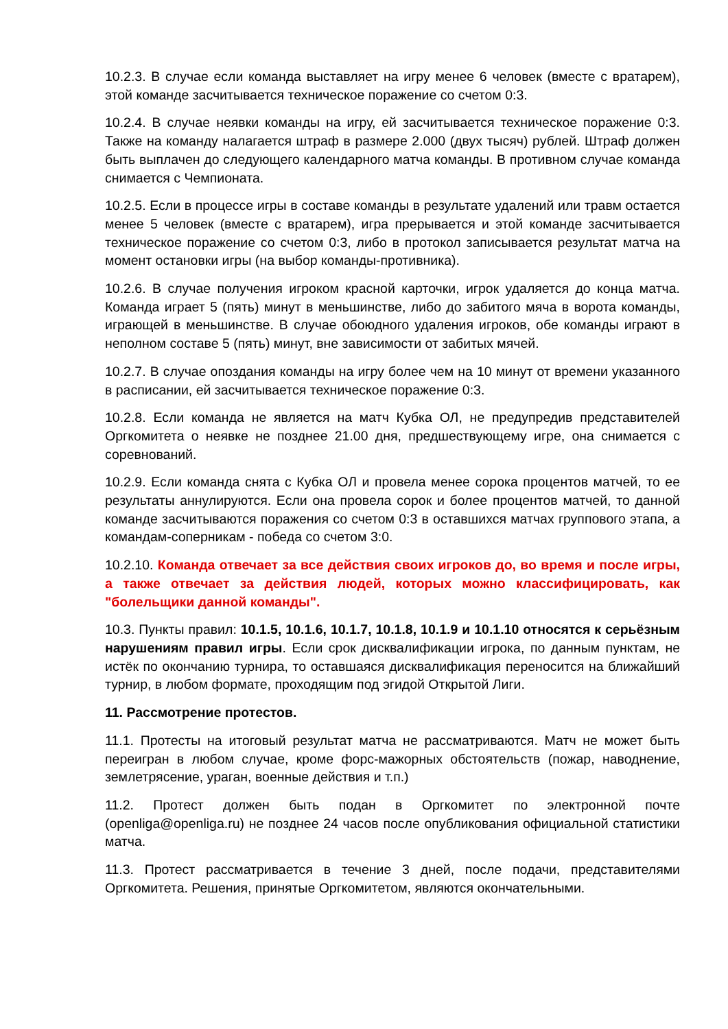10.2.3. В случае если команда выставляет на игру менее 6 человек (вместе с вратарем), этой команде засчитывается техническое поражение со счетом 0:3.
10.2.4. В случае неявки команды на игру, ей засчитывается техническое поражение 0:3. Также на команду налагается штраф в размере 2.000 (двух тысяч) рублей. Штраф должен быть выплачен до следующего календарного матча команды. В противном случае команда снимается с Чемпионата.
10.2.5. Если в процессе игры в составе команды в результате удалений или травм остается менее 5 человек (вместе с вратарем), игра прерывается и этой команде засчитывается техническое поражение со счетом 0:3, либо в протокол записывается результат матча на момент остановки игры (на выбор команды-противника).
10.2.6. В случае получения игроком красной карточки, игрок удаляется до конца матча. Команда играет 5 (пять) минут в меньшинстве, либо до забитого мяча в ворота команды, играющей в меньшинстве. В случае обоюдного удаления игроков, обе команды играют в неполном составе 5 (пять) минут, вне зависимости от забитых мячей.
10.2.7. В случае опоздания команды на игру более чем на 10 минут от времени указанного в расписании, ей засчитывается техническое поражение 0:3.
10.2.8. Если команда не является на матч Кубка ОЛ, не предупредив представителей Оргкомитета о неявке не позднее 21.00 дня, предшествующему игре, она снимается с соревнований.
10.2.9. Если команда снята с Кубка ОЛ и провела менее сорока процентов матчей, то ее результаты аннулируются. Если она провела сорок и более процентов матчей, то данной команде засчитываются поражения со счетом 0:3 в оставшихся матчах группового этапа, а командам-соперникам - победа со счетом 3:0.
10.2.10. Команда отвечает за все действия своих игроков до, во время и после игры, а также отвечает за действия людей, которых можно классифицировать, как "болельщики данной команды".
10.3. Пункты правил: 10.1.5, 10.1.6, 10.1.7, 10.1.8, 10.1.9 и 10.1.10 относятся к серьёзным нарушениям правил игры. Если срок дисквалификации игрока, по данным пунктам, не истёк по окончанию турнира, то оставшаяся дисквалификация переносится на ближайший турнир, в любом формате, проходящим под эгидой Открытой Лиги.
11. Рассмотрение протестов.
11.1. Протесты на итоговый результат матча не рассматриваются. Матч не может быть переигран в любом случае, кроме форс-мажорных обстоятельств (пожар, наводнение, землетрясение, ураган, военные действия и т.п.)
11.2. Протест должен быть подан в Оргкомитет по электронной почте (openliga@openliga.ru) не позднее 24 часов после опубликования официальной статистики матча.
11.3. Протест рассматривается в течение 3 дней, после подачи, представителями Оргкомитета. Решения, принятые Оргкомитетом, являются окончательными.